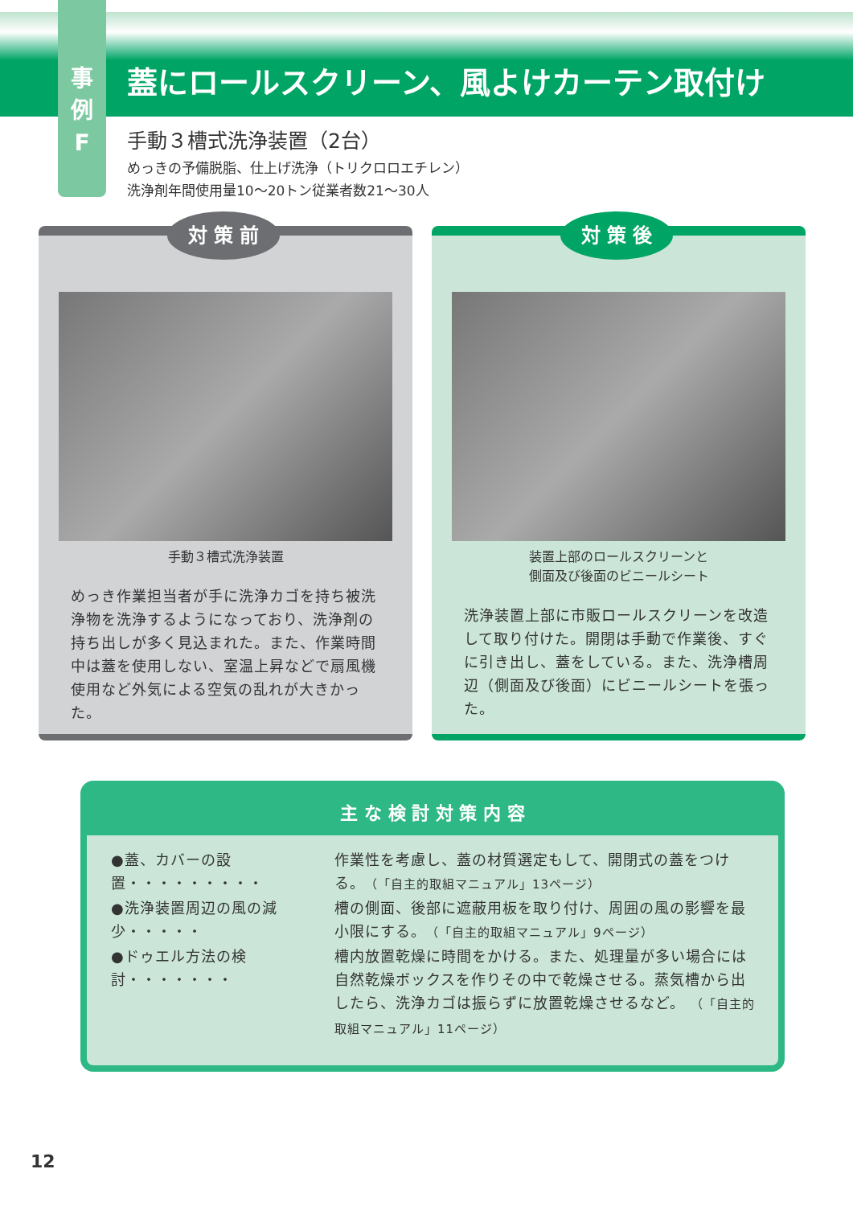事
例
F
蓋にロールスクリーン、風よけカーテン取付け
手動３槽式洗浄装置（2台）
めっきの予備脱脂、仕上げ洗浄（トリクロロエチレン）
洗浄剤年間使用量10〜20トン従業者数21〜30人
対 策 前
手動３槽式洗浄装置
めっき作業担当者が手に洗浄カゴを持ち被洗浄物を洗浄するようになっており、洗浄剤の持ち出しが多く見込まれた。また、作業時間中は蓋を使用しない、室温上昇などで扇風機使用など外気による空気の乱れが大きかった。
対 策 後
装置上部のロールスクリーンと
側面及び後面のビニールシート
洗浄装置上部に市販ロールスクリーンを改造して取り付けた。開閉は手動で作業後、すぐに引き出し、蓋をしている。また、洗浄槽周辺（側面及び後面）にビニールシートを張った。
主 な 検 討 対 策 内 容
●蓋、カバーの設置・・・・・・・・・ 作業性を考慮し、蓋の材質選定もして、開閉式の蓋をつける。（「自主的取組マニュアル」13ページ）
●洗浄装置周辺の風の減少・・・・・ 槽の側面、後部に遮蔽用板を取り付け、周囲の風の影響を最小限にする。（「自主的取組マニュアル」9ページ）
●ドゥエル方法の検討・・・・・・・ 槽内放置乾燥に時間をかける。また、処理量が多い場合には自然乾燥ボックスを作りその中で乾燥させる。蒸気槽から出したら、洗浄カゴは振らずに放置乾燥させるなど。 （「自主的取組マニュアル」11ページ）
12